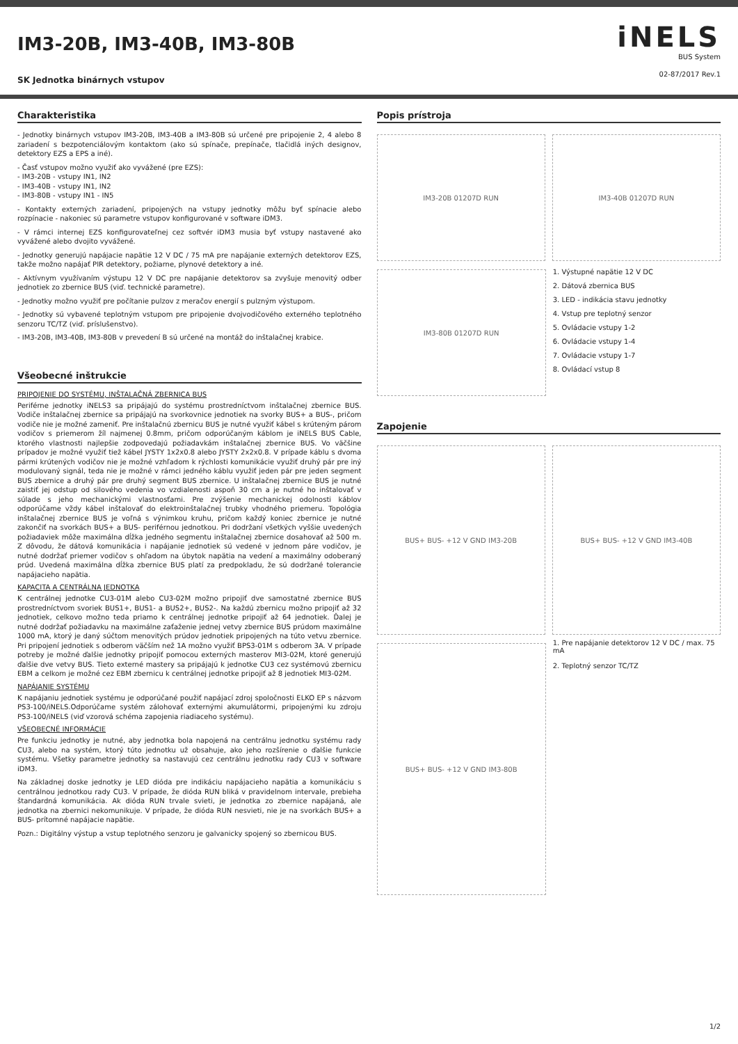IM3-20B, IM3-40B, IM3-80B
SK Jednotka binárnych vstupov
iNELS
BUS System
02-87/2017 Rev.1
Charakteristika
- Jednotky binárnych vstupov IM3-20B, IM3-40B a IM3-80B sú určené pre pripojenie 2, 4 alebo 8 zariadení s bezpotenciálovým kontaktom (ako sú spínače, prepínače, tlačidlá iných designov, detektory EZS a EPS a iné).
- Časť vstupov možno využiť ako vyvážené (pre EZS):
- IM3-20B - vstupy IN1, IN2
- IM3-40B - vstupy IN1, IN2
- IM3-80B - vstupy IN1 - IN5
- Kontakty externých zariadení, pripojených na vstupy jednotky môžu byť spínacie alebo rozpínacie - nakoniec sú parametre vstupov konfigurované v software iDM3.
- V rámci internej EZS konfigurovateľnej cez softvér iDM3 musia byť vstupy nastavené ako vyvážené alebo dvojito vyvážené.
- Jednotky generujú napájacie napätie 12 V DC / 75 mA pre napájanie externých detektorov EZS, takže možno napájať PIR detektory, požiarne, plynové detektory a iné.
- Aktívnym využívaním výstupu 12 V DC pre napájanie detektorov sa zvyšuje menovitý odber jednotiek zo zbernice BUS (viď. technické parametre).
- Jednotky možno využiť pre počítanie pulzov z meračov energií s pulzným výstupom.
- Jednotky sú vybavené teplotným vstupom pre pripojenie dvojvodičového externého teplotného senzoru TC/TZ (viď. príslušenstvo).
- IM3-20B, IM3-40B, IM3-80B v prevedení B sú určené na montáž do inštalačnej krabice.
Všeobecné inštrukcie
PRIPOJENIE DO SYSTÉMU, INŠTALAČNÁ ZBERNICA BUS
Periférne jednotky iNELS3 sa pripájajú do systému prostredníctvom inštalačnej zbernice BUS. Vodiče inštalačnej zbernice sa pripájajú na svorkovnice jednotiek na svorky BUS+ a BUS-, pričom vodiče nie je možné zameniť. Pre inštalačnú zbernicu BUS je nutné využiť kábel s krúteným párom vodičov s priemerom žíl najmenej 0.8mm, pričom odporúčaným káblom je iNELS BUS Cable, ktorého vlastnosti najlepšie zodpovedajú požiadavkám inštalačnej zbernice BUS. Vo väčšine prípadov je možné využiť tiež kábel JYSTY 1x2x0.8 alebo JYSTY 2x2x0.8. V prípade káblu s dvoma pármi krútených vodičov nie je možné vzhľadom k rýchlosti komunikácie využiť druhý pár pre iný modulovaný signál, teda nie je možné v rámci jedného káblu využiť jeden pár pre jeden segment BUS zbernice a druhý pár pre druhý segment BUS zbernice. U inštalačnej zbernice BUS je nutné zaistiť jej odstup od silového vedenia vo vzdialenosti aspoň 30 cm a je nutné ho inštalovať v súlade s jeho mechanickými vlastnosťami. Pre zvýšenie mechanickej odolnosti káblov odporúčame vždy kábel inštalovať do elektroinštalačnej trubky vhodného priemeru. Topológia inštalačnej zbernice BUS je voľná s výnimkou kruhu, pričom každý koniec zbernice je nutné zakončiť na svorkách BUS+ a BUS- periférnou jednotkou. Pri dodržaní všetkých vyššie uvedených požiadaviek môže maximálna dĺžka jedného segmentu inštalačnej zbernice dosahovať až 500 m. Z dôvodu, že dátová komunikácia i napájanie jednotiek sú vedené v jednom páre vodičov, je nutné dodržať priemer vodičov s ohľadom na úbytok napätia na vedení a maximálny odoberaný prúd. Uvedená maximálna dĺžka zbernice BUS platí za predpokladu, že sú dodržané tolerancie napájacieho napätia.
KAPACITA A CENTRÁLNA JEDNOTKA
K centrálnej jednotke CU3-01M alebo CU3-02M možno pripojiť dve samostatné zbernice BUS prostredníctvom svoriek BUS1+, BUS1- a BUS2+, BUS2-. Na každú zbernicu možno pripojiť až 32 jednotiek, celkovo možno teda priamo k centrálnej jednotke pripojiť až 64 jednotiek. Ďalej je nutné dodržať požiadavku na maximálne zaťaženie jednej vetvy zbernice BUS prúdom maximálne 1000 mA, ktorý je daný súčtom menovitých prúdov jednotiek pripojených na túto vetvu zbernice. Pri pripojení jednotiek s odberom väčším než 1A možno využiť BPS3-01M s odberom 3A. V prípade potreby je možné ďalšie jednotky pripojiť pomocou externých masterov MI3-02M, ktoré generujú ďalšie dve vetvy BUS. Tieto externé mastery sa pripájajú k jednotke CU3 cez systémovú zbernicu EBM a celkom je možné cez EBM zbernicu k centrálnej jednotke pripojiť až 8 jednotiek MI3-02M.
NAPÁJANIE SYSTÉMU
K napájaniu jednotiek systému je odporúčané použiť napájací zdroj spoločnosti ELKO EP s názvom PS3-100/iNELS.Odporúčame systém zálohovať externými akumulátormi, pripojenými ku zdroju PS3-100/iNELS (viď vzorová schéma zapojenia riadiaceho systému).
VŠEOBECNÉ INFORMÁCIE
Pre funkciu jednotky je nutné, aby jednotka bola napojená na centrálnu jednotku systému rady CU3, alebo na systém, ktorý túto jednotku už obsahuje, ako jeho rozšírenie o ďalšie funkcie systému. Všetky parametre jednotky sa nastavujú cez centrálnu jednotku rady CU3 v software iDM3.
Na základnej doske jednotky je LED dióda pre indikáciu napájacieho napätia a komunikáciu s centrálnou jednotkou rady CU3. V prípade, že dióda RUN bliká v pravidelnom intervale, prebieha štandardná komunikácia. Ak dióda RUN trvale svieti, je jednotka zo zbernice napájaná, ale jednotka na zbernici nekomunikuje. V prípade, že dióda RUN nesvieti, nie je na svorkách BUS+ a BUS- prítomné napájacie napätie.
Pozn.: Digitálny výstup a vstup teplotného senzoru je galvanicky spojený so zbernicou BUS.
Popis prístroja
IM3-20B 01207D RUN IM3-40B 01207D RUN
IM3-80B 01207D RUN
1. Výstupné napätie 12 V DC
2. Dátová zbernica BUS
3. LED - indikácia stavu jednotky
4. Vstup pre teplotný senzor
5. Ovládacie vstupy 1-2
6. Ovládacie vstupy 1-4
7. Ovládacie vstupy 1-7
8. Ovládací vstup 8
Zapojenie
BUS+ BUS- +12 V GND IM3-20B BUS+ BUS- +12 V GND IM3-40B
BUS+ BUS- +12 V GND IM3-80B
1. Pre napájanie detektorov 12 V DC / max. 75 mA
2. Teplotný senzor TC/TZ
1/2